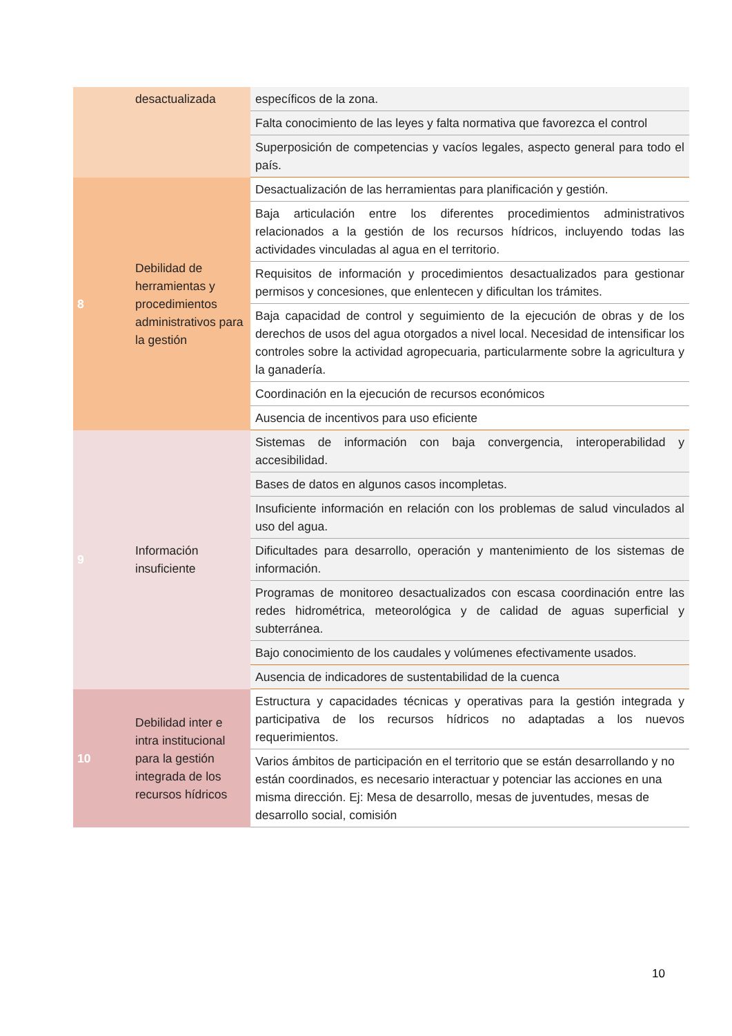| | desactualizada | específicos de la zona. |
| | | Falta conocimiento de las leyes y falta normativa que favorezca el control |
| | | Superposición de competencias y vacíos legales, aspecto general para todo el país. |
| 8 | Debilidad de herramientas y procedimientos administrativos para la gestión | Desactualización de las herramientas para planificación y gestión. |
| | | Baja articulación entre los diferentes procedimientos administrativos relacionados a la gestión de los recursos hídricos, incluyendo todas las actividades vinculadas al agua en el territorio. |
| | | Requisitos de información y procedimientos desactualizados para gestionar permisos y concesiones, que enlentecen y dificultan los trámites. |
| | | Baja capacidad de control y seguimiento de la ejecución de obras y de los derechos de usos del agua otorgados a nivel local. Necesidad de intensificar los controles sobre la actividad agropecuaria, particularmente sobre la agricultura y la ganadería. |
| | | Coordinación en la ejecución de recursos económicos |
| | | Ausencia de incentivos para uso eficiente |
| 9 | Información insuficiente | Sistemas de información con baja convergencia, interoperabilidad y accesibilidad. |
| | | Bases de datos en algunos casos incompletas. |
| | | Insuficiente información en relación con los problemas de salud vinculados al uso del agua. |
| | | Dificultades para desarrollo, operación y mantenimiento de los sistemas de información. |
| | | Programas de monitoreo desactualizados con escasa coordinación entre las redes hidrométrica, meteorológica y de calidad de aguas superficial y subterránea. |
| | | Bajo conocimiento de los caudales y volúmenes efectivamente usados. |
| | | Ausencia de indicadores de sustentabilidad de la cuenca |
| 10 | Debilidad inter e intra institucional para la gestión integrada de los recursos hídricos | Estructura y capacidades técnicas y operativas para la gestión integrada y participativa de los recursos hídricos no adaptadas a los nuevos requerimientos. |
| | | Varios ámbitos de participación en el territorio que se están desarrollando y no están coordinados, es necesario interactuar y potenciar las acciones en una misma dirección. Ej: Mesa de desarrollo, mesas de juventudes, mesas de desarrollo social, comisión |
10